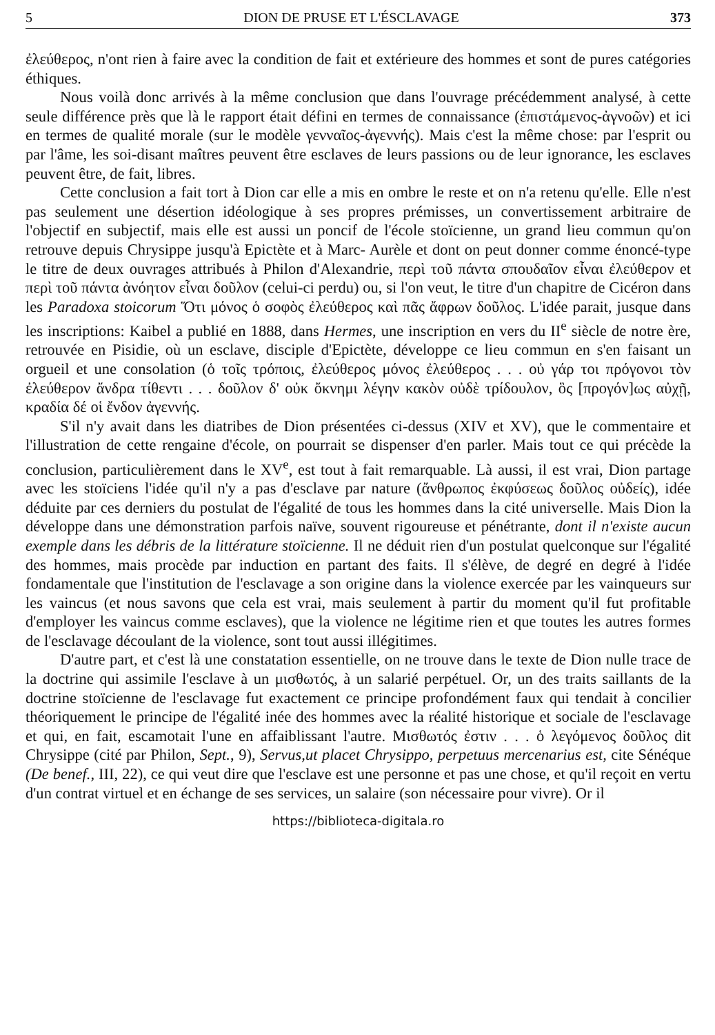5 DION DE PRUSE ET L'ÉSCLAVAGE 373
ἐλεύθερος, n'ont rien à faire avec la condition de fait et extérieure des hommes et sont de pures catégories éthiques.
Nous voilà donc arrivés à la même conclusion que dans l'ouvrage précédemment analysé, à cette seule différence près que là le rapport était défini en termes de connaissance (ἐπιστάμενος-ἀγνοῶν) et ici en termes de qualité morale (sur le modèle γενναῖος-ἀγεννής). Mais c'est la même chose: par l'esprit ou par l'âme, les soi-disant maîtres peuvent être esclaves de leurs passions ou de leur ignorance, les esclaves peuvent être, de fait, libres.
Cette conclusion a fait tort à Dion car elle a mis en ombre le reste et on n'a retenu qu'elle. Elle n'est pas seulement une désertion idéologique à ses propres prémisses, un convertissement arbitraire de l'objectif en subjectif, mais elle est aussi un poncif de l'école stoïcienne, un grand lieu commun qu'on retrouve depuis Chrysippe jusqu'à Epictète et à Marc- Aurèle et dont on peut donner comme énoncé-type le titre de deux ouvrages attribués à Philon d'Alexandrie, περὶ τοῦ πάντα σπουδαῖον εἶναι ἐλεύθερον et περὶ τοῦ πάντα ἀνόητον εἶναι δοῦλον (celui-ci perdu) ou, si l'on veut, le titre d'un chapitre de Cicéron dans les Paradoxa stoicorum Ὅτι μόνος ὁ σοφὸς ἐλεύθερος καὶ πᾶς ἄφρων δοῦλος. L'idée parait, jusque dans les inscriptions: Kaibel a publié en 1888, dans Hermes, une inscription en vers du II<sup>e</sup> siècle de notre ère, retrouvée en Pisidie, où un esclave, disciple d'Epictète, développe ce lieu commun en s'en faisant un orgueil et une consolation (ὁ τοῖς τρόποις, ἐλεύθερος μόνος ἐλεύθερος . . . οὐ γάρ τοι πρόγονοι τὸν ἐλεύθερον ἄνδρα τίθεντι . . . δοῦλον δ' οὐκ ὄκνημι λέγην κακὸν οὐδὲ τρίδουλον, ὃς [προγόν]ως αὐχῇ, κραδία δέ οἱ ἔνδον ἀγεννής.
S'il n'y avait dans les diatribes de Dion présentées ci-dessus (XIV et XV), que le commentaire et l'illustration de cette rengaine d'école, on pourrait se dispenser d'en parler. Mais tout ce qui précède la conclusion, particulièrement dans le XV<sup>e</sup>, est tout à fait remarquable. Là aussi, il est vrai, Dion partage avec les stoïciens l'idée qu'il n'y a pas d'esclave par nature (ἄνθρωπος ἐκφύσεως δοῦλος οὐδείς), idée déduite par ces derniers du postulat de l'égalité de tous les hommes dans la cité universelle. Mais Dion la développe dans une démonstration parfois naïve, souvent rigoureuse et pénétrante, dont il n'existe aucun exemple dans les débris de la littérature stoïcienne. Il ne déduit rien d'un postulat quelconque sur l'égalité des hommes, mais procède par induction en partant des faits. Il s'élève, de degré en degré à l'idée fondamentale que l'institution de l'esclavage a son origine dans la violence exercée par les vainqueurs sur les vaincus (et nous savons que cela est vrai, mais seulement à partir du moment qu'il fut profitable d'employer les vaincus comme esclaves), que la violence ne légitime rien et que toutes les autres formes de l'esclavage découlant de la violence, sont tout aussi illégitimes.
D'autre part, et c'est là une constatation essentielle, on ne trouve dans le texte de Dion nulle trace de la doctrine qui assimile l'esclave à un μισθωτός, à un salarié perpétuel. Or, un des traits saillants de la doctrine stoïcienne de l'esclavage fut exactement ce principe profondément faux qui tendait à concilier théoriquement le principe de l'égalité inée des hommes avec la réalité historique et sociale de l'esclavage et qui, en fait, escamotait l'une en affaiblissant l'autre. Μισθωτός ἐστιν . . . ὁ λεγόμενος δοῦλος dit Chrysippe (cité par Philon, Sept., 9), Servus,ut placet Chrysippo, perpetuus mercenarius est, cite Sénéque (De benef., III, 22), ce qui veut dire que l'esclave est une personne et pas une chose, et qu'il reçoit en vertu d'un contrat virtuel et en échange de ses services, un salaire (son nécessaire pour vivre). Or il
https://biblioteca-digitala.ro